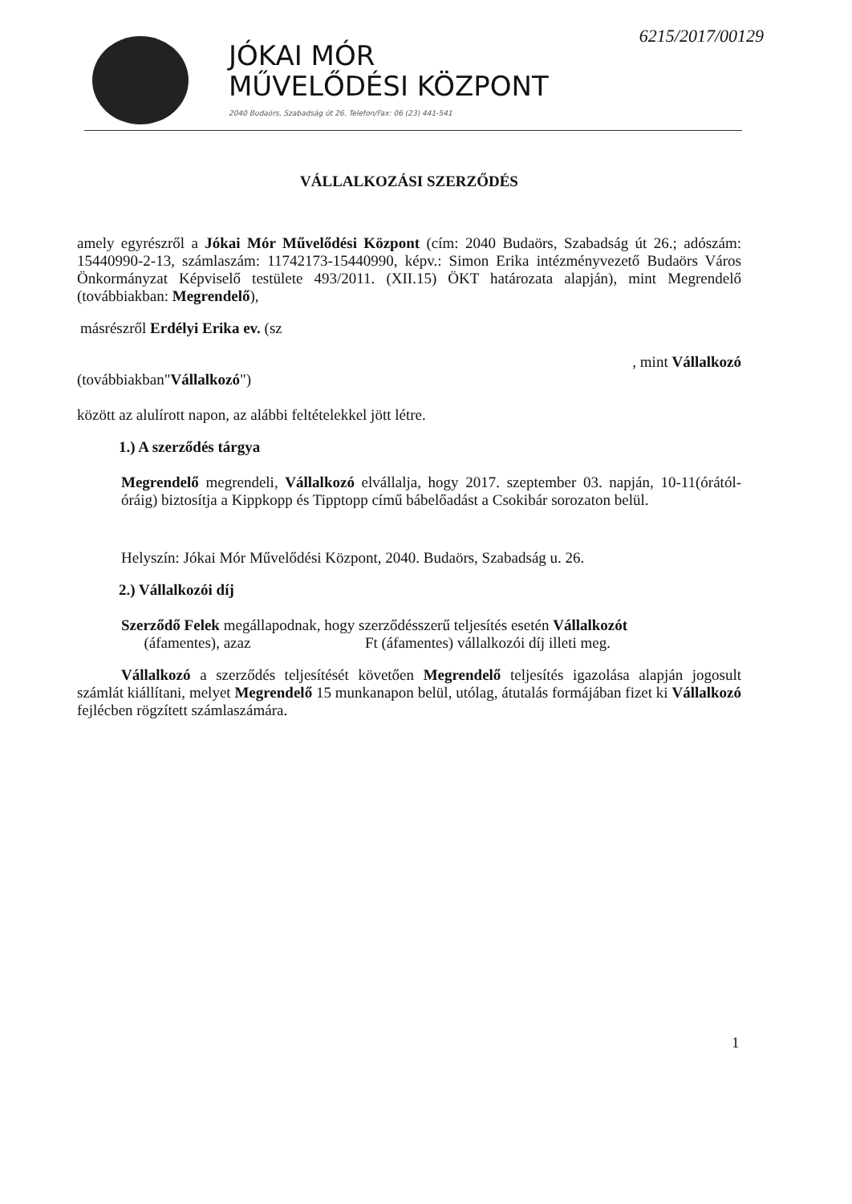JÓKAI MÓR
MŰVELŐDÉSI KÖZPONT
2040 Budaörs, Szabadság út 26. Telefon/Fax: 06 (23) 441-541
6215/2017/00129
VÁLLALKOZÁSI SZERZŐDÉS
amely egyrészről a Jókai Mór Művelődési Központ (cím: 2040 Budaörs, Szabadság út 26.; adószám: 15440990-2-13, számlaszám: 11742173-15440990, képv.: Simon Erika intézményvezető Budaörs Város Önkormányzat Képviselő testülete 493/2011. (XII.15) ÖKT határozata alapján), mint Megrendelő (továbbiakban: Megrendelő),
másrészről Erdélyi Erika ev. (sz
, mint Vállalkozó
(továbbiakban"Vállalkozó")
között az alulírott napon, az alábbi feltételekkel jött létre.
1.) A szerződés tárgya
Megrendelő megrendeli, Vállalkozó elvállalja, hogy 2017. szeptember 03. napján, 10-11(órától-óráig) biztosítja a Kippkopp és Tipptopp című bábelőadást a Csokibár sorozaton belül.
Helyszín: Jókai Mór Művelődési Központ, 2040. Budaörs, Szabadság u. 26.
2.) Vállalkozói díj
Szerződő Felek megállapodnak, hogy szerződésszerű teljesítés esetén Vállalkozót
(áfamentes), azaz Ft (áfamentes) vállalkozói díj illeti meg.
Vállalkozó a szerződés teljesítését követően Megrendelő teljesítés igazolása alapján jogosult számlát kiállítani, melyet Megrendelő 15 munkanapon belül, utólag, átutalás formájában fizet ki Vállalkozó fejlécben rögzített számlaszámára.
1